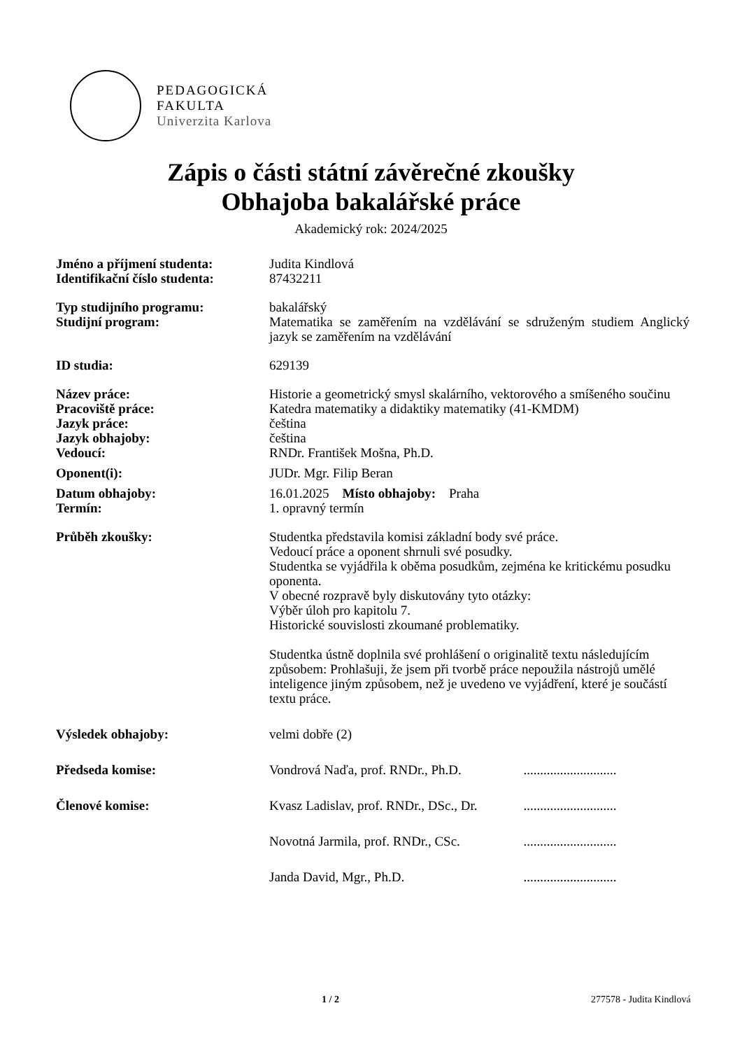PEDAGOGICKÁ
FAKULTA
Univerzita Karlova
Zápis o části státní závěrečné zkoušky
Obhajoba bakalářské práce
Akademický rok: 2024/2025
| Jméno a příjmení studenta: | Judita Kindlová | |
| Identifikační číslo studenta: | 87432211 | |
| Typ studijního programu: | bakalářský | |
| Studijní program: | Matematika se zaměřením na vzdělávání se sdruženým studiem Anglický jazyk se zaměřením na vzdělávání | |
| ID studia: | 629139 | |
| Název práce: | Historie a geometrický smysl skalárního, vektorového a smíšeného součinu | |
| Pracoviště práce: | Katedra matematiky a didaktiky matematiky (41-KMDM) | |
| Jazyk práce: | čeština | |
| Jazyk obhajoby: | čeština | |
| Vedoucí: | RNDr. František Mošna, Ph.D. | |
| Oponent(i): | JUDr. Mgr. Filip Beran | |
| Datum obhajoby: | 16.01.2025 Místo obhajoby: Praha | |
| Termín: | 1. opravný termín | |
| Průběh zkoušky: | Studentka představila komisi základní body své práce. Vedoucí práce a oponent shrnuli své posudky. Studentka se vyjádřila k oběma posudkům, zejména ke kritickému posudku oponenta. V obecné rozpravě byly diskutovány tyto otázky: Výběr úloh pro kapitolu 7. Historické souvislosti zkoumané problematiky. Studentka ústně doplnila své prohlášení o originalitě textu následujícím způsobem: Prohlašuji, že jsem při tvorbě práce nepoužila nástrojů umělé inteligence jiným způsobem, než je uvedeno ve vyjádření, které je součástí textu práce. | |
| Výsledek obhajoby: | velmi dobře (2) | |
| Předseda komise: | Vondrová Naďa, prof. RNDr., Ph.D. | ............................ |
| Členové komise: | Kvasz Ladislav, prof. RNDr., DSc., Dr. | ............................ |
| | Novotná Jarmila, prof. RNDr., CSc. | ............................ |
| | Janda David, Mgr., Ph.D. | ............................ |
1 / 2 277578 - Judita Kindlová